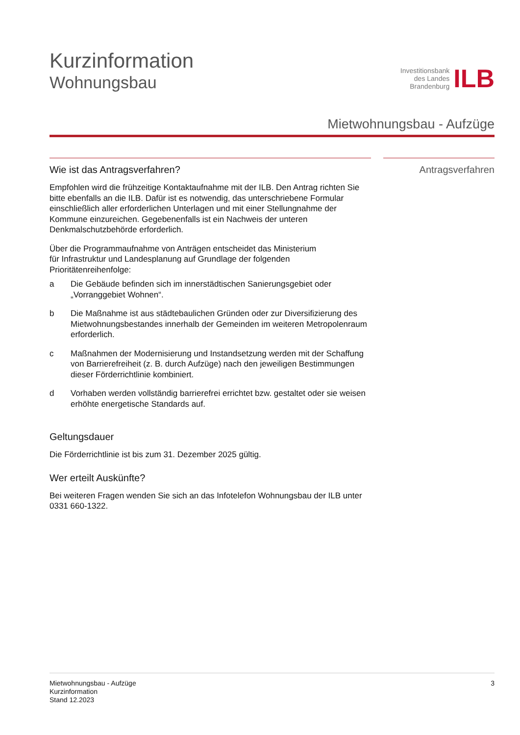Kurzinformation
Wohnungsbau
Investitionsbank
des Landes
Brandenburg
ILB
Mietwohnungsbau - Aufzüge
Wie ist das Antragsverfahren?
Empfohlen wird die frühzeitige Kontaktaufnahme mit der ILB. Den Antrag richten Sie bitte ebenfalls an die ILB. Dafür ist es notwendig, das unterschriebene Formular einschließlich aller erforderlichen Unterlagen und mit einer Stellungnahme der Kommune einzureichen. Gegebenenfalls ist ein Nachweis der unteren Denkmalschutzbehörde erforderlich.
Über die Programmaufnahme von Anträgen entscheidet das Ministerium
für Infrastruktur und Landesplanung auf Grundlage der folgenden
Prioritätenreihenfolge:
a Die Gebäude befinden sich im innerstädtischen Sanierungsgebiet oder „Vorranggebiet Wohnen“.
b Die Maßnahme ist aus städtebaulichen Gründen oder zur Diversifizierung des Mietwohnungsbestandes innerhalb der Gemeinden im weiteren Metropolenraum erforderlich.
c Maßnahmen der Modernisierung und Instandsetzung werden mit der Schaffung von Barrierefreiheit (z. B. durch Aufzüge) nach den jeweiligen Bestimmungen dieser Förderrichtlinie kombiniert.
d Vorhaben werden vollständig barrierefrei errichtet bzw. gestaltet oder sie weisen erhöhte energetische Standards auf.
Geltungsdauer
Die Förderrichtlinie ist bis zum 31. Dezember 2025 gültig.
Wer erteilt Auskünfte?
Bei weiteren Fragen wenden Sie sich an das Infotelefon Wohnungsbau der ILB unter 0331 660-1322.
Antragsverfahren
Mietwohnungsbau - Aufzüge
Kurzinformation
Stand 12.2023
3